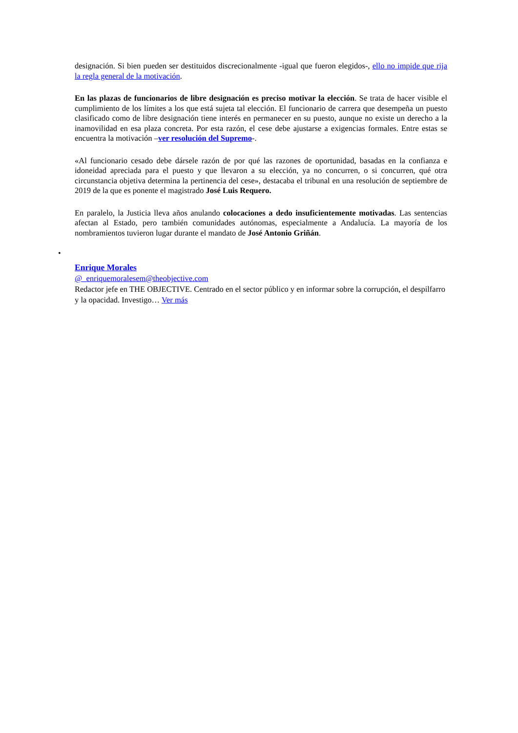designación. Si bien pueden ser destituidos discrecionalmente -igual que fueron elegidos-, ello no impide que rija la regla general de la motivación.
En las plazas de funcionarios de libre designación es preciso motivar la elección. Se trata de hacer visible el cumplimiento de los límites a los que está sujeta tal elección. El funcionario de carrera que desempeña un puesto clasificado como de libre designación tiene interés en permanecer en su puesto, aunque no existe un derecho a la inamovilidad en esa plaza concreta. Por esta razón, el cese debe ajustarse a exigencias formales. Entre estas se encuentra la motivación –ver resolución del Supremo-.
«Al funcionario cesado debe dársele razón de por qué las razones de oportunidad, basadas en la confianza e idoneidad apreciada para el puesto y que llevaron a su elección, ya no concurren, o si concurren, qué otra circunstancia objetiva determina la pertinencia del cese», destacaba el tribunal en una resolución de septiembre de 2019 de la que es ponente el magistrado José Luis Requero.
En paralelo, la Justicia lleva años anulando colocaciones a dedo insuficientemente motivadas. Las sentencias afectan al Estado, pero también comunidades autónomas, especialmente a Andalucía. La mayoría de los nombramientos tuvieron lugar durante el mandato de José Antonio Griñán.
•
Enrique Morales
@_enriquemoralesem@theobjective.com
Redactor jefe en THE OBJECTIVE. Centrado en el sector público y en informar sobre la corrupción, el despilfarro y la opacidad. Investigo… Ver más